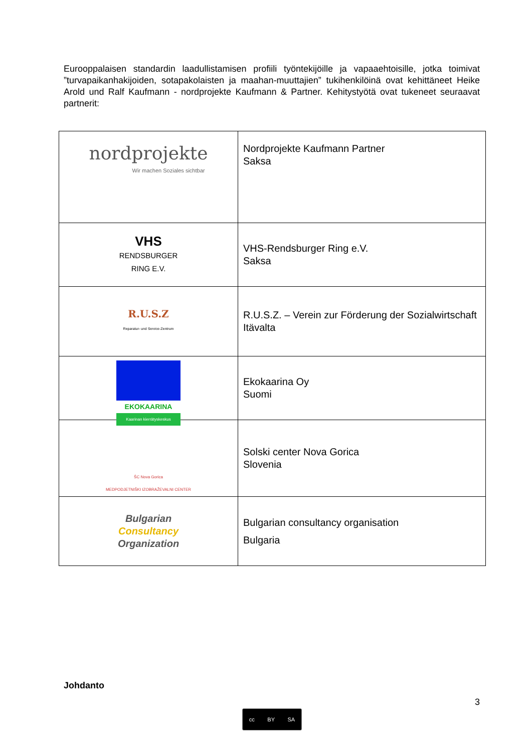Eurooppalaisen standardin laadullistamisen profiili työntekijöille ja vapaaehtoisille, jotka toimivat ”turvapaikanhakijoiden, sotapakolaisten ja maahan-muuttajien” tukihenkilöinä ovat kehittäneet Heike Arold und Ralf Kaufmann - nordprojekte Kaufmann & Partner. Kehitystyötä ovat tukeneet seuraavat partnerit:
| nordprojekte Wir machen Soziales sichtbar | Nordprojekte Kaufmann Partner Saksa |
| VHS RENDSBURGER RING E.V. | VHS-Rendsburger Ring e.V. Saksa |
| R.U.S.Z Reparatur- und Service-Zentrum | R.U.S.Z. – Verein zur Förderung der Sozialwirtschaft Itävalta |
| EKOKAARINA Kaarinan kierrätyskeskus | Ekokaarina Oy Suomi |
| ŠC Nova Gorica MEDPODJETNIŠKI IZOBRAŽEVALNI CENTER | Solski center Nova Gorica Slovenia |
| Bulgarian Consultancy Organization | Bulgarian consultancy organisation Bulgaria |
Johdanto
3
cc BY SA